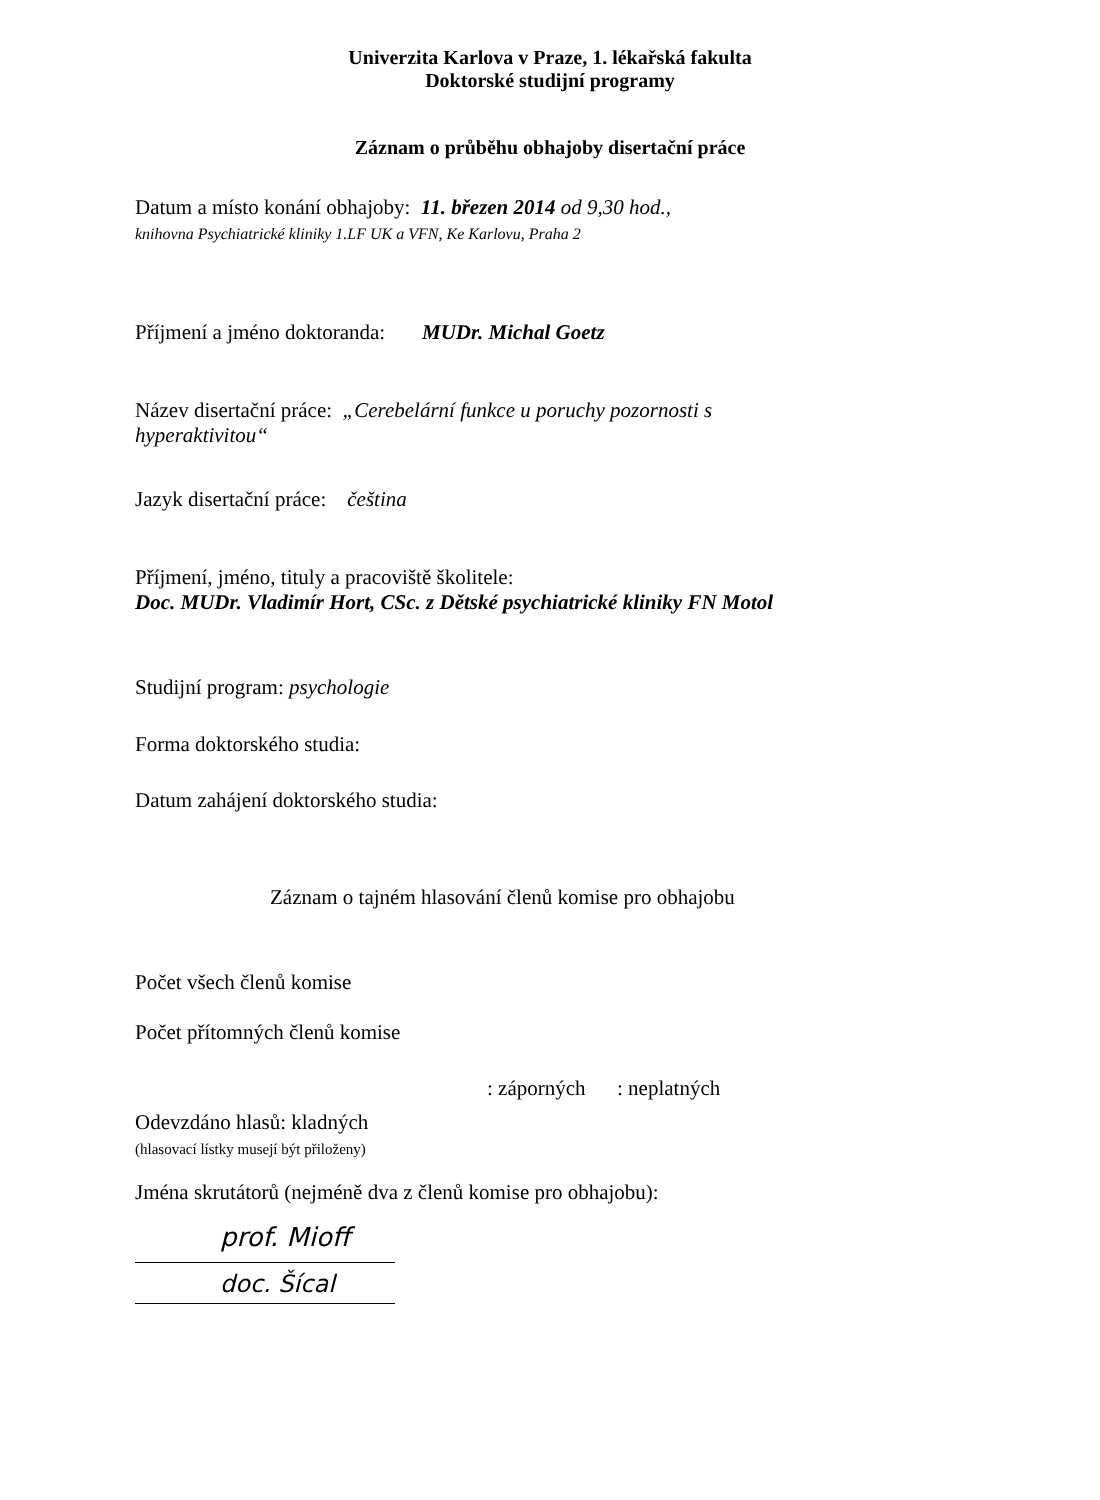Univerzita Karlova v Praze, 1. lékařská fakulta
Doktorské studijní programy
Záznam o průběhu obhajoby disertační práce
Datum a místo konání obhajoby: 11. březen 2014 od 9,30 hod.,
knihovna Psychiatrické kliniky 1.LF UK a VFN, Ke Karlovu, Praha 2
Příjmení a jméno doktoranda: MUDr. Michal Goetz
Název disertační práce: „Cerebelární funkce u poruchy pozornosti s
hyperaktivitou“
Jazyk disertační práce: čeština
Příjmení, jméno, tituly a pracoviště školitele:
Doc. MUDr. Vladimír Hort, CSc. z Dětské psychiatrické kliniky FN Motol
Studijní program: psychologie
Forma doktorského studia:
Datum zahájení doktorského studia:
Záznam o tajném hlasování členů komise pro obhajobu
Počet všech členů komise
Počet přítomných členů komise
: záporných : neplatných
Odevzdáno hlasů: kladných
(hlasovací lístky musejí být přiloženy)
Jména skrutátorů (nejméně dva z členů komise pro obhajobu):
prof. Mioff
doc. Šícal